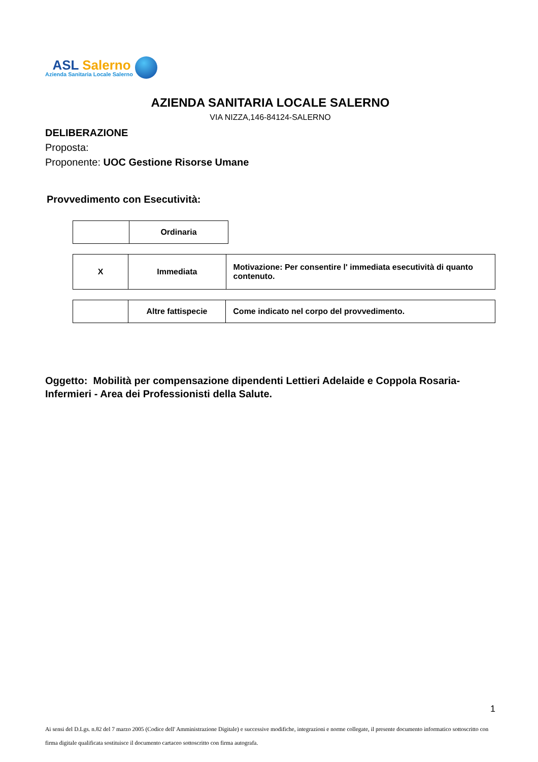ASL Salerno
Azienda Sanitaria Locale Salerno
AZIENDA SANITARIA LOCALE SALERNO
VIA NIZZA,146-84124-SALERNO
DELIBERAZIONE
Proposta:
Proponente: UOC Gestione Risorse Umane
Provvedimento con Esecutività:
| | Ordinaria |
| X | Immediata | Motivazione: Per consentire l' immediata esecutività di quanto contenuto. |
| | Altre fattispecie | Come indicato nel corpo del provvedimento. |
Oggetto: Mobilità per compensazione dipendenti Lettieri Adelaide e Coppola Rosaria- Infermieri - Area dei Professionisti della Salute.
1
Ai sensi del D.Lgs. n.82 del 7 marzo 2005 (Codice dell' Amministrazione Digitale) e successive modifiche, integrazioni e norme collegate, il presente documento informatico sottoscritto con firma digitale qualificata sostituisce il documento cartaceo sottoscritto con firma autografa.